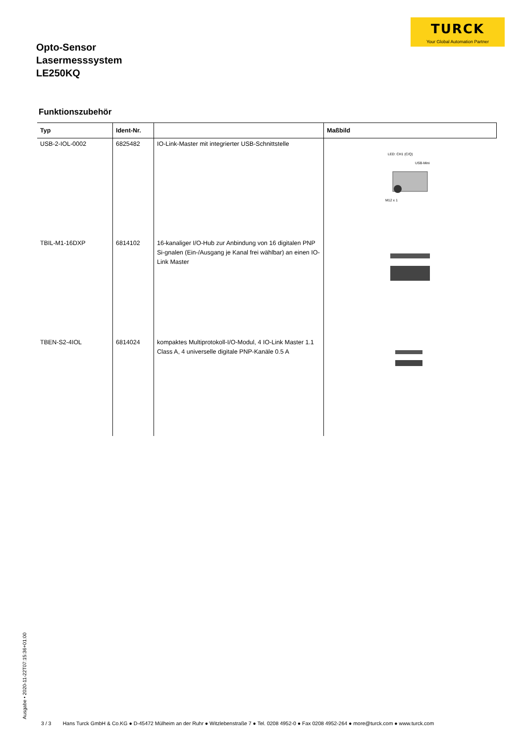TURCK
Your Global Automation Partner
Opto-Sensor
Lasermesssystem
LE250KQ
Funktionszubehör
| Typ | Ident-Nr. | | Maßbild |
| --- | --- | --- | --- |
| USB-2-IOL-0002 | 6825482 | IO-Link-Master mit integrierter USB-Schnittstelle | LED: CH1 (C/Q) USB-Mini M12 x 1 |
| TBIL-M1-16DXP | 6814102 | 16-kanaliger I/O-Hub zur Anbindung von 16 digitalen PNP Si-gnalen (Ein-/Ausgang je Kanal frei wählbar) an einen IO-Link Master | |
| TBEN-S2-4IOL | 6814024 | kompaktes Multiprotokoll-I/O-Modul, 4 IO-Link Master 1.1 Class A, 4 universelle digitale PNP-Kanäle 0.5 A | |
Ausgabe • 2020-11-22T07:15:36+01:00
3 / 3 Hans Turck GmbH & Co.KG ● D-45472 Mülheim an der Ruhr ● Witzlebenstraße 7 ● Tel. 0208 4952-0 ● Fax 0208 4952-264 ● more@turck.com ● www.turck.com